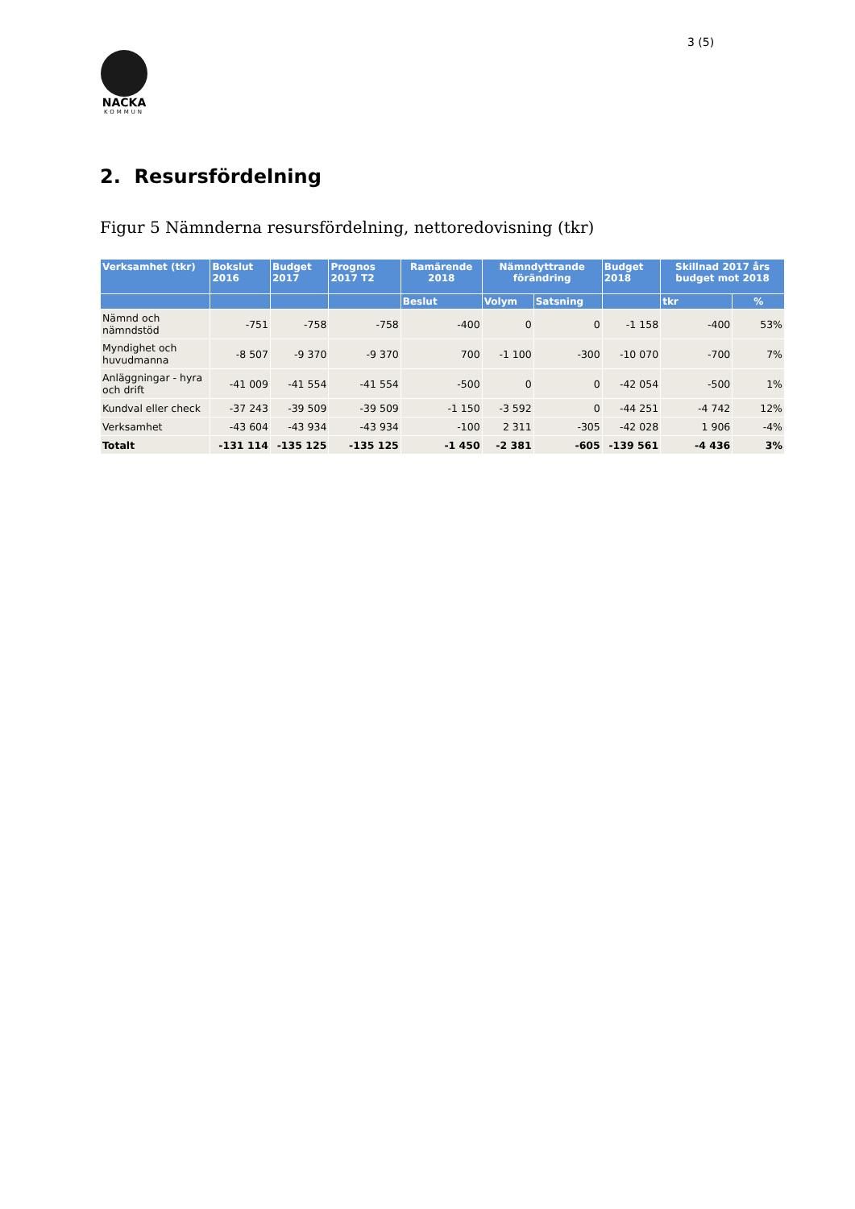3 (5)
NACKA
KOMMUN
2. Resursfördelning
Figur 5 Nämnderna resursfördelning, nettoredovisning (tkr)
| Verksamhet (tkr) | Bokslut 2016 | Budget 2017 | Prognos 2017 T2 | Ramärende 2018 | Nämndyttrande förändring | | Budget 2018 | Skillnad 2017 års budget mot 2018 | |
| --- | --- | --- | --- | --- | --- | --- | --- | --- | --- |
| | | | | Beslut | Volym | Satsning | | tkr | % |
| Nämnd och nämndstöd | -751 | -758 | -758 | -400 | 0 | 0 | -1 158 | -400 | 53% |
| Myndighet och huvudmanna | -8 507 | -9 370 | -9 370 | 700 | -1 100 | -300 | -10 070 | -700 | 7% |
| Anläggningar - hyra och drift | -41 009 | -41 554 | -41 554 | -500 | 0 | 0 | -42 054 | -500 | 1% |
| Kundval eller check | -37 243 | -39 509 | -39 509 | -1 150 | -3 592 | 0 | -44 251 | -4 742 | 12% |
| Verksamhet | -43 604 | -43 934 | -43 934 | -100 | 2 311 | -305 | -42 028 | 1 906 | -4% |
| Totalt | -131 114 | -135 125 | -135 125 | -1 450 | -2 381 | -605 | -139 561 | -4 436 | 3% |